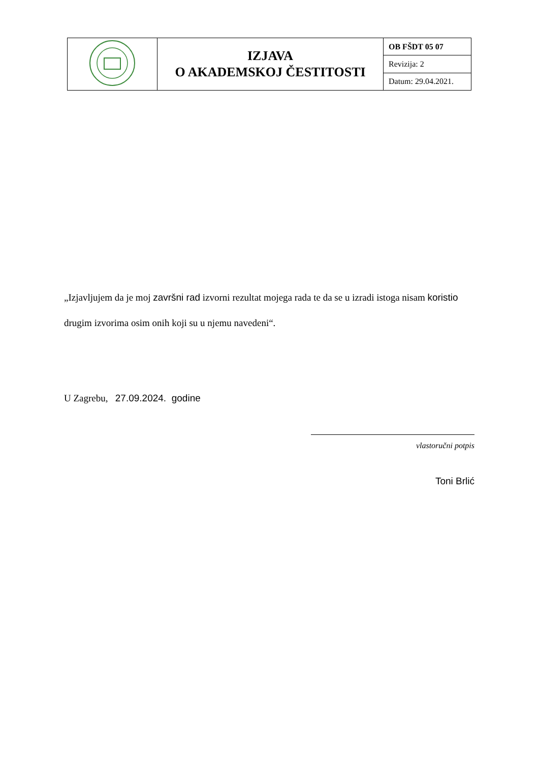| | IZJAVA O AKADEMSKOJ ČESTITOSTI | OB FŠDT 05 07 |
| | | Revizija: 2 |
| | | Datum: 29.04.2021. |
„Izjavljujem da je moj završni rad izvorni rezultat mojega rada te da se u izradi istoga nisam koristio drugim izvorima osim onih koji su u njemu navedeni“.
U Zagrebu, 27.09.2024. godine
vlastoručni potpis
Toni Brlić